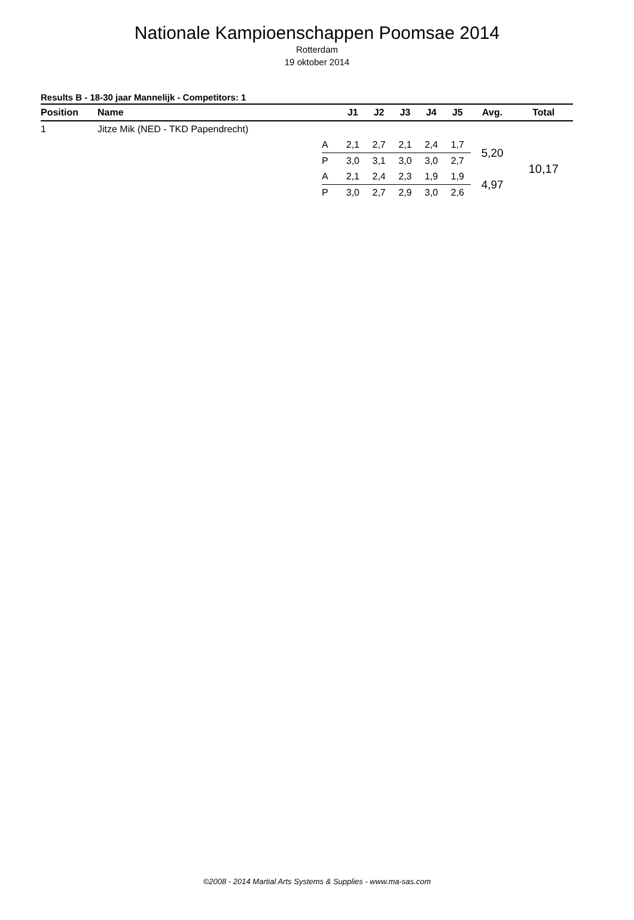Nationale Kampioenschappen Poomsae 2014
Rotterdam
19 oktober 2014
Results B - 18-30 jaar Mannelijk - Competitors: 1
| Position | Name | | J1 | J2 | J3 | J4 | J5 | Avg. | Total |
| --- | --- | --- | --- | --- | --- | --- | --- | --- | --- |
| 1 | Jitze Mik (NED - TKD Papendrecht) | | | | | | | | |
| | | A | 2,1 | 2,7 | 2,1 | 2,4 | 1,7 | 5,20 | 10,17 |
| | | P | 3,0 | 3,1 | 3,0 | 3,0 | 2,7 | | |
| | | A | 2,1 | 2,4 | 2,3 | 1,9 | 1,9 | 4,97 | |
| | | P | 3,0 | 2,7 | 2,9 | 3,0 | 2,6 | | |
©2008 - 2014 Martial Arts Systems & Supplies - www.ma-sas.com